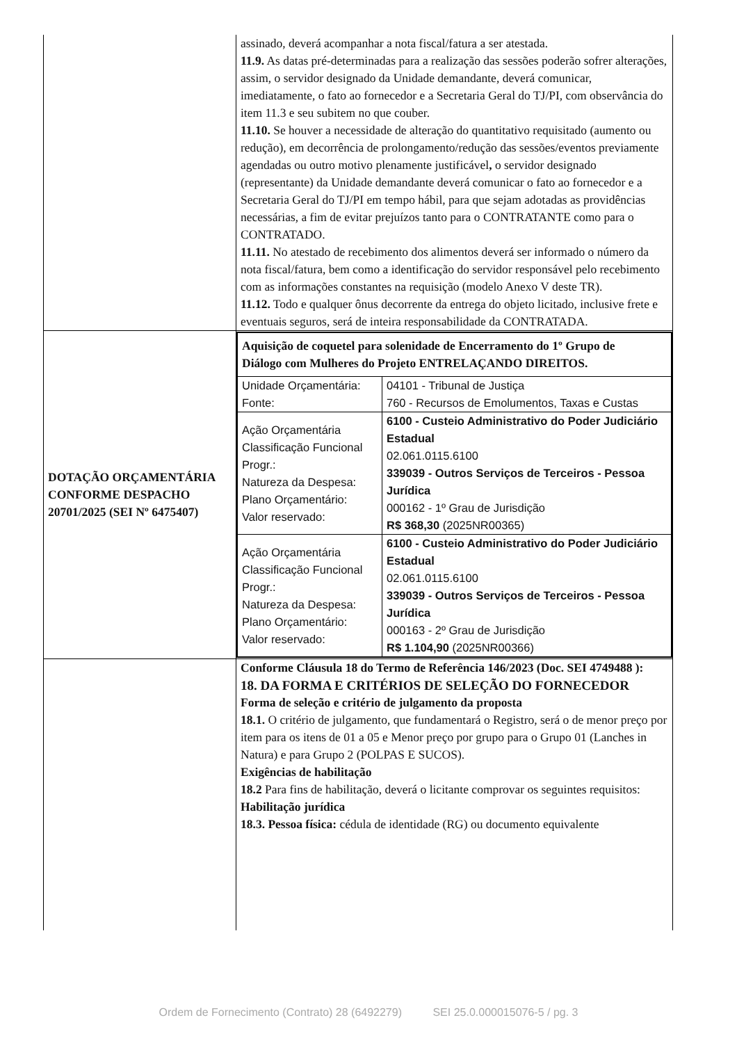| | assinado, deverá acompanhar a nota fiscal/fatura a ser atestada. 11.9. As datas pré-determinadas para a realização das sessões poderão sofrer alterações, assim, o servidor designado da Unidade demandante, deverá comunicar, imediatamente, o fato ao fornecedor e a Secretaria Geral do TJ/PI, com observância do item 11.3 e seu subitem no que couber. 11.10. Se houver a necessidade de alteração do quantitativo requisitado (aumento ou redução), em decorrência de prolongamento/redução das sessões/eventos previamente agendadas ou outro motivo plenamente justificável , o servidor designado (representante) da Unidade demandante deverá comunicar o fato ao fornecedor e a Secretaria Geral do TJ/PI em tempo hábil, para que sejam adotadas as providências necessárias, a fim de evitar prejuízos tanto para o CONTRATANTE como para o CONTRATADO. 11.11. No atestado de recebimento dos alimentos deverá ser informado o número da nota fiscal/fatura, bem como a identificação do servidor responsável pelo recebimento com as informações constantes na requisição (modelo Anexo V deste TR). 11.12. Todo e qualquer ônus decorrente da entrega do objeto licitado, inclusive frete e eventuais seguros, será de inteira responsabilidade da CONTRATADA. |
| DOTAÇÃO ORÇAMENTÁRIA CONFORME DESPACHO 20701/2025 (SEI Nº 6475407) | / Aquisição de coquetel para solenidade de Encerramento do 1º Grupo de Diálogo com Mulheres do Projeto ENTRELAÇANDO DIREITOS. / / / Unidade Orçamentária: Fonte: / 04101 - Tribunal de Justiça 760 - Recursos de Emolumentos, Taxas e Custas / / Ação Orçamentária Classificação Funcional Progr.: Natureza da Despesa: Plano Orçamentário: Valor reservado: / 6100 - Custeio Administrativo do Poder Judiciário Estadual 02.061.0115.6100 339039 - Outros Serviços de Terceiros - Pessoa Jurídica 000162 - 1º Grau de Jurisdição R$ 368,30 (2025NR00365) / / Ação Orçamentária Classificação Funcional Progr.: Natureza da Despesa: Plano Orçamentário: Valor reservado: / 6100 - Custeio Administrativo do Poder Judiciário Estadual 02.061.0115.6100 339039 - Outros Serviços de Terceiros - Pessoa Jurídica 000163 - 2º Grau de Jurisdição R$ 1.104,90 (2025NR00366) / |
| | Conforme Cláusula 18 do Termo de Referência 146/2023 (Doc. SEI 4749488 ): 18. DA FORMA E CRITÉRIOS DE SELEÇÃO DO FORNECEDOR Forma de seleção e critério de julgamento da proposta 18.1. O critério de julgamento, que fundamentará o Registro, será o de menor preço por item para os itens de 01 a 05 e Menor preço por grupo para o Grupo 01 (Lanches in Natura) e para Grupo 2 (POLPAS E SUCOS). Exigências de habilitação 18.2 Para fins de habilitação, deverá o licitante comprovar os seguintes requisitos: Habilitação jurídica 18.3. Pessoa física: cédula de identidade (RG) ou documento equivalente |
Ordem de Fornecimento (Contrato) 28 (6492279) SEI 25.0.000015076-5 / pg. 3